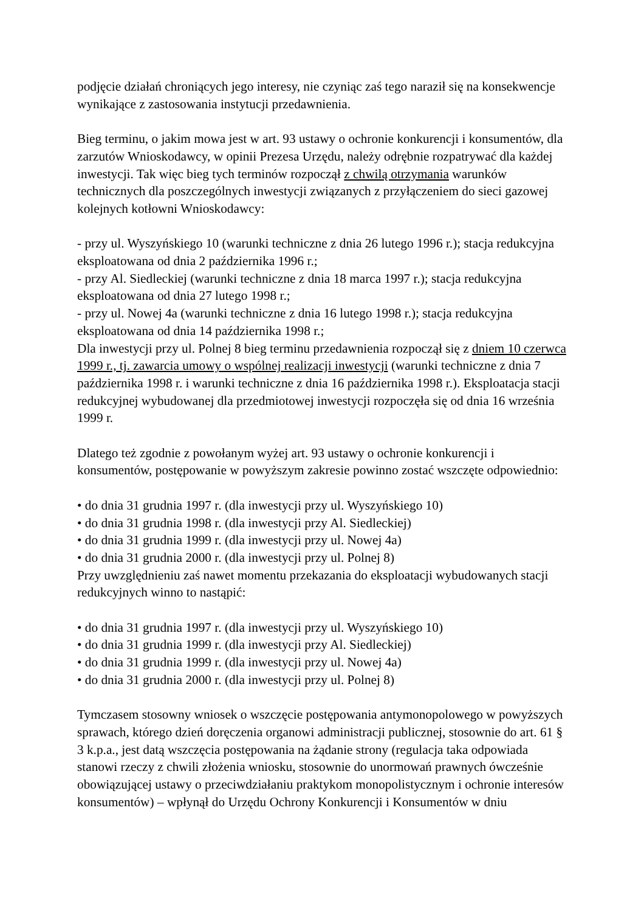podjęcie działań chroniących jego interesy, nie czyniąc zaś tego naraził się na konsekwencje wynikające z zastosowania instytucji przedawnienia.
Bieg terminu, o jakim mowa jest w art. 93 ustawy o ochronie konkurencji i konsumentów, dla zarzutów Wnioskodawcy, w opinii Prezesa Urzędu, należy odrębnie rozpatrywać dla każdej inwestycji. Tak więc bieg tych terminów rozpoczął z chwilą otrzymania warunków technicznych dla poszczególnych inwestycji związanych z przyłączeniem do sieci gazowej kolejnych kotłowni Wnioskodawcy:
- przy ul. Wyszyńskiego 10 (warunki techniczne z dnia 26 lutego 1996 r.); stacja redukcyjna eksploatowana od dnia 2 października 1996 r.;
- przy Al. Siedleckiej (warunki techniczne z dnia 18 marca 1997 r.); stacja redukcyjna eksploatowana od dnia 27 lutego 1998 r.;
- przy ul. Nowej 4a (warunki techniczne z dnia 16 lutego 1998 r.); stacja redukcyjna eksploatowana od dnia 14 października 1998 r.;
Dla inwestycji przy ul. Polnej 8 bieg terminu przedawnienia rozpoczął się z dniem 10 czerwca 1999 r., tj. zawarcia umowy o wspólnej realizacji inwestycji (warunki techniczne z dnia 7 października 1998 r. i warunki techniczne z dnia 16 października 1998 r.). Eksploatacja stacji redukcyjnej wybudowanej dla przedmiotowej inwestycji rozpoczęła się od dnia 16 września 1999 r.
Dlatego też zgodnie z powołanym wyżej art. 93 ustawy o ochronie konkurencji i konsumentów, postępowanie w powyższym zakresie powinno zostać wszczęte odpowiednio:
• do dnia 31 grudnia 1997 r. (dla inwestycji przy ul. Wyszyńskiego 10)
• do dnia 31 grudnia 1998 r. (dla inwestycji przy Al. Siedleckiej)
• do dnia 31 grudnia 1999 r. (dla inwestycji przy ul. Nowej 4a)
• do dnia 31 grudnia 2000 r. (dla inwestycji przy ul. Polnej 8)
Przy uwzględnieniu zaś nawet momentu przekazania do eksploatacji wybudowanych stacji redukcyjnych winno to nastąpić:
• do dnia 31 grudnia 1997 r. (dla inwestycji przy ul. Wyszyńskiego 10)
• do dnia 31 grudnia 1999 r. (dla inwestycji przy Al. Siedleckiej)
• do dnia 31 grudnia 1999 r. (dla inwestycji przy ul. Nowej 4a)
• do dnia 31 grudnia 2000 r. (dla inwestycji przy ul. Polnej 8)
Tymczasem stosowny wniosek o wszczęcie postępowania antymonopolowego w powyższych sprawach, którego dzień doręczenia organowi administracji publicznej, stosownie do art. 61 § 3 k.p.a., jest datą wszczęcia postępowania na żądanie strony (regulacja taka odpowiada stanowi rzeczy z chwili złożenia wniosku, stosownie do unormowań prawnych ówcześnie obowiązującej ustawy o przeciwdziałaniu praktykom monopolistycznym i ochronie interesów konsumentów) – wpłynął do Urzędu Ochrony Konkurencji i Konsumentów w dniu